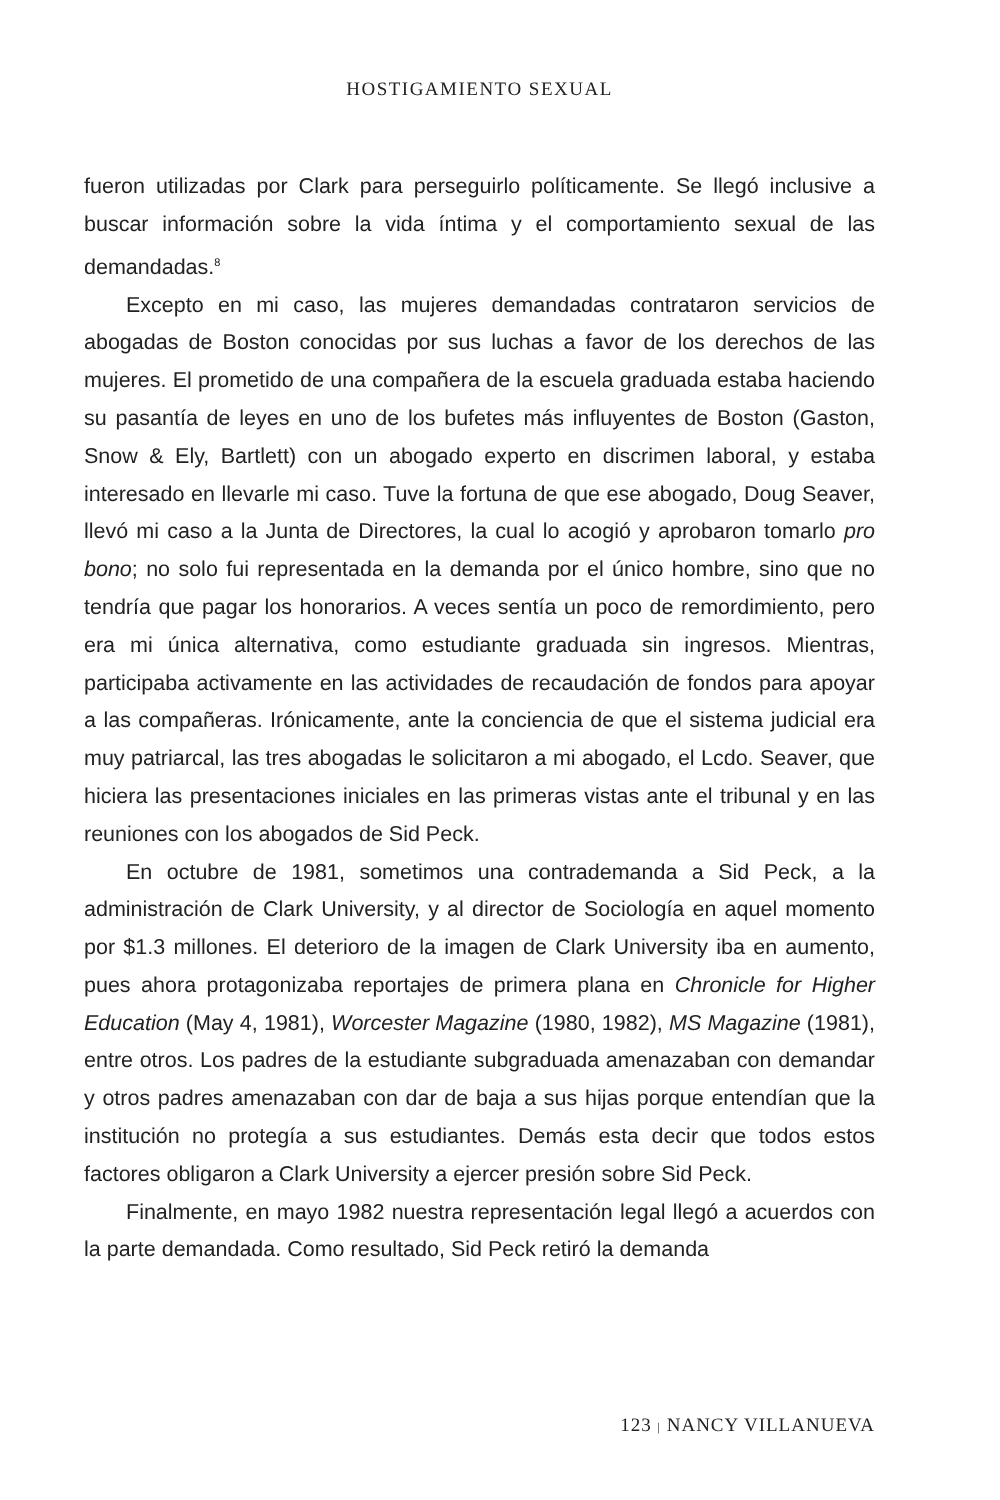HOSTIGAMIENTO SEXUAL
fueron utilizadas por Clark para perseguirlo políticamente. Se llegó inclusive a buscar información sobre la vida íntima y el comportamiento sexual de las demandadas.<sup>8</sup>
Excepto en mi caso, las mujeres demandadas contrataron servicios de abogadas de Boston conocidas por sus luchas a favor de los derechos de las mujeres. El prometido de una compañera de la escuela graduada estaba haciendo su pasantía de leyes en uno de los bufetes más influyentes de Boston (Gaston, Snow & Ely, Bartlett) con un abogado experto en discrimen laboral, y estaba interesado en llevarle mi caso. Tuve la fortuna de que ese abogado, Doug Seaver, llevó mi caso a la Junta de Directores, la cual lo acogió y aprobaron tomarlo pro bono; no solo fui representada en la demanda por el único hombre, sino que no tendría que pagar los honorarios. A veces sentía un poco de remordimiento, pero era mi única alternativa, como estudiante graduada sin ingresos. Mientras, participaba activamente en las actividades de recaudación de fondos para apoyar a las compañeras. Irónicamente, ante la conciencia de que el sistema judicial era muy patriarcal, las tres abogadas le solicitaron a mi abogado, el Lcdo. Seaver, que hiciera las presentaciones iniciales en las primeras vistas ante el tribunal y en las reuniones con los abogados de Sid Peck.
En octubre de 1981, sometimos una contrademanda a Sid Peck, a la administración de Clark University, y al director de Sociología en aquel momento por $1.3 millones. El deterioro de la imagen de Clark University iba en aumento, pues ahora protagonizaba reportajes de primera plana en Chronicle for Higher Education (May 4, 1981), Worcester Magazine (1980, 1982), MS Magazine (1981), entre otros. Los padres de la estudiante subgraduada amenazaban con demandar y otros padres amenazaban con dar de baja a sus hijas porque entendían que la institución no protegía a sus estudiantes. Demás esta decir que todos estos factores obligaron a Clark University a ejercer presión sobre Sid Peck.
Finalmente, en mayo 1982 nuestra representación legal llegó a acuerdos con la parte demandada. Como resultado, Sid Peck retiró la demanda
123 | NANCY VILLANUEVA